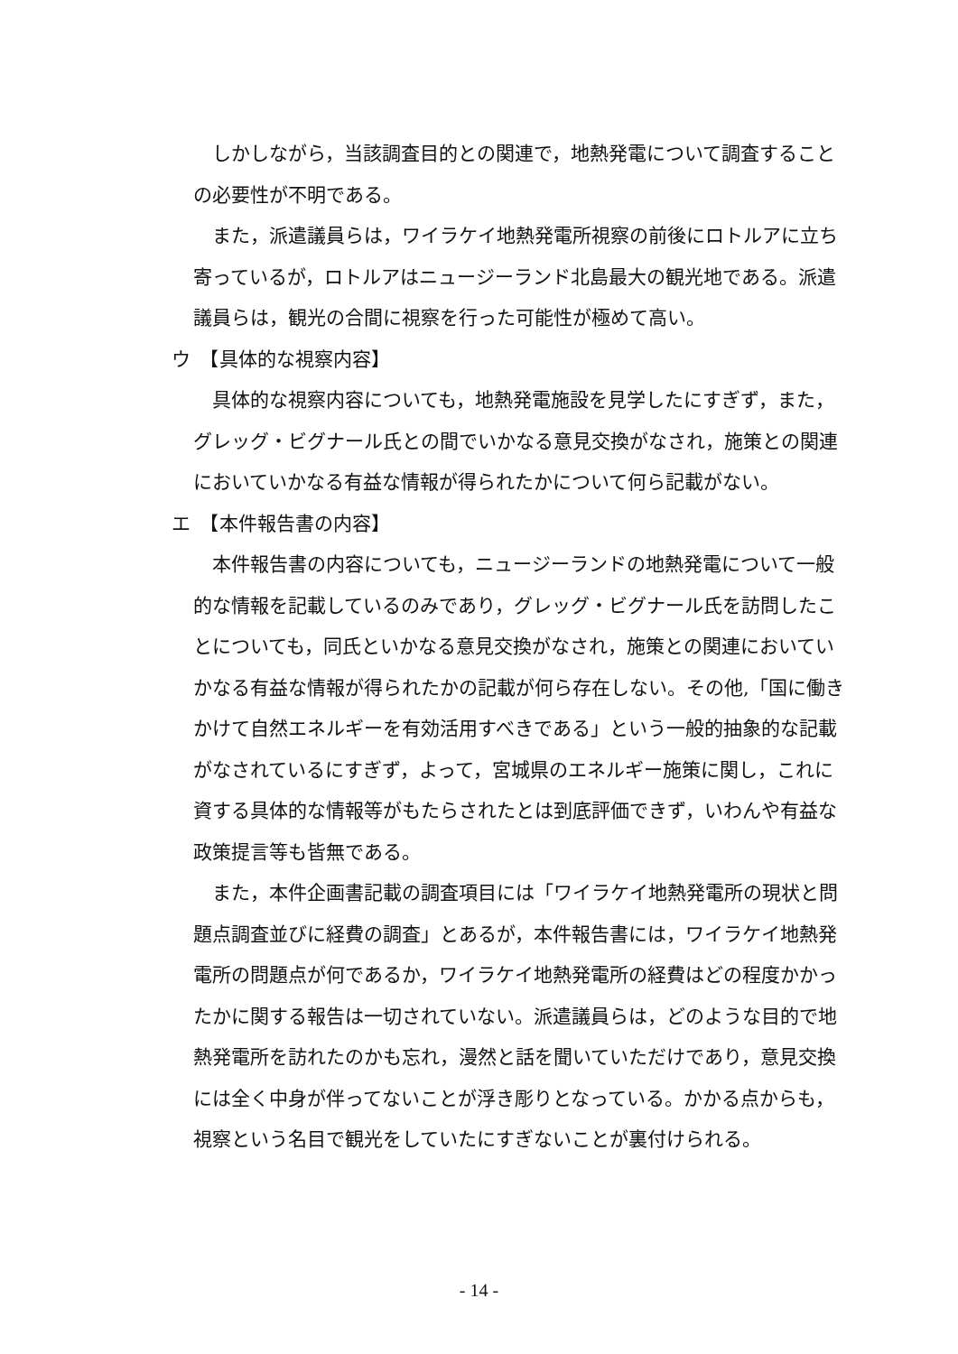しかしながら，当該調査目的との関連で，地熱発電について調査することの必要性が不明である。
また，派遣議員らは，ワイラケイ地熱発電所視察の前後にロトルアに立ち寄っているが，ロトルアはニュージーランド北島最大の観光地である。派遣議員らは，観光の合間に視察を行った可能性が極めて高い。
ウ　【具体的な視察内容】
具体的な視察内容についても，地熱発電施設を見学したにすぎず，また，グレッグ・ビグナール氏との間でいかなる意見交換がなされ，施策との関連においていかなる有益な情報が得られたかについて何ら記載がない。
エ　【本件報告書の内容】
本件報告書の内容についても，ニュージーランドの地熱発電について一般的な情報を記載しているのみであり，グレッグ・ビグナール氏を訪問したことについても，同氏といかなる意見交換がなされ，施策との関連においていかなる有益な情報が得られたかの記載が何ら存在しない。その他,「国に働きかけて自然エネルギーを有効活用すべきである」という一般的抽象的な記載がなされているにすぎず，よって，宮城県のエネルギー施策に関し，これに資する具体的な情報等がもたらされたとは到底評価できず，いわんや有益な政策提言等も皆無である。
また，本件企画書記載の調査項目には「ワイラケイ地熱発電所の現状と問題点調査並びに経費の調査」とあるが，本件報告書には，ワイラケイ地熱発電所の問題点が何であるか，ワイラケイ地熱発電所の経費はどの程度かかったかに関する報告は一切されていない。派遣議員らは，どのような目的で地熱発電所を訪れたのかも忘れ，漫然と話を聞いていただけであり，意見交換には全く中身が伴ってないことが浮き彫りとなっている。かかる点からも，視察という名目で観光をしていたにすぎないことが裏付けられる。
- 14 -